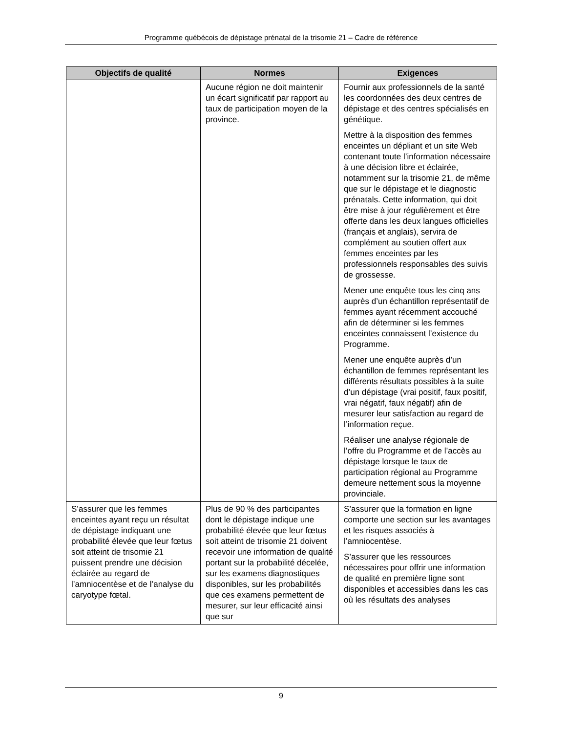Programme québécois de dépistage prénatal de la trisomie 21 – Cadre de référence
| Objectifs de qualité | Normes | Exigences |
| --- | --- | --- |
| | Aucune région ne doit maintenir un écart significatif par rapport au taux de participation moyen de la province. | Fournir aux professionnels de la santé les coordonnées des deux centres de dépistage et des centres spécialisés en génétique. Mettre à la disposition des femmes enceintes un dépliant et un site Web contenant toute l’information nécessaire à une décision libre et éclairée, notamment sur la trisomie 21, de même que sur le dépistage et le diagnostic prénatals. Cette information, qui doit être mise à jour régulièrement et être offerte dans les deux langues officielles (français et anglais), servira de complément au soutien offert aux femmes enceintes par les professionnels responsables des suivis de grossesse. Mener une enquête tous les cinq ans auprès d’un échantillon représentatif de femmes ayant récemment accouché afin de déterminer si les femmes enceintes connaissent l’existence du Programme. Mener une enquête auprès d’un échantillon de femmes représentant les différents résultats possibles à la suite d’un dépistage (vrai positif, faux positif, vrai négatif, faux négatif) afin de mesurer leur satisfaction au regard de l’information reçue. Réaliser une analyse régionale de l’offre du Programme et de l’accès au dépistage lorsque le taux de participation régional au Programme demeure nettement sous la moyenne provinciale. |
| S’assurer que les femmes enceintes ayant reçu un résultat de dépistage indiquant une probabilité élevée que leur fœtus soit atteint de trisomie 21 puissent prendre une décision éclairée au regard de l’amniocentèse et de l’analyse du caryotype fœtal. | Plus de 90 % des participantes dont le dépistage indique une probabilité élevée que leur fœtus soit atteint de trisomie 21 doivent recevoir une information de qualité portant sur la probabilité décelée, sur les examens diagnostiques disponibles, sur les probabilités que ces examens permettent de mesurer, sur leur efficacité ainsi que sur | S’assurer que la formation en ligne comporte une section sur les avantages et les risques associés à l’amniocentèse. S’assurer que les ressources nécessaires pour offrir une information de qualité en première ligne sont disponibles et accessibles dans les cas où les résultats des analyses |
9